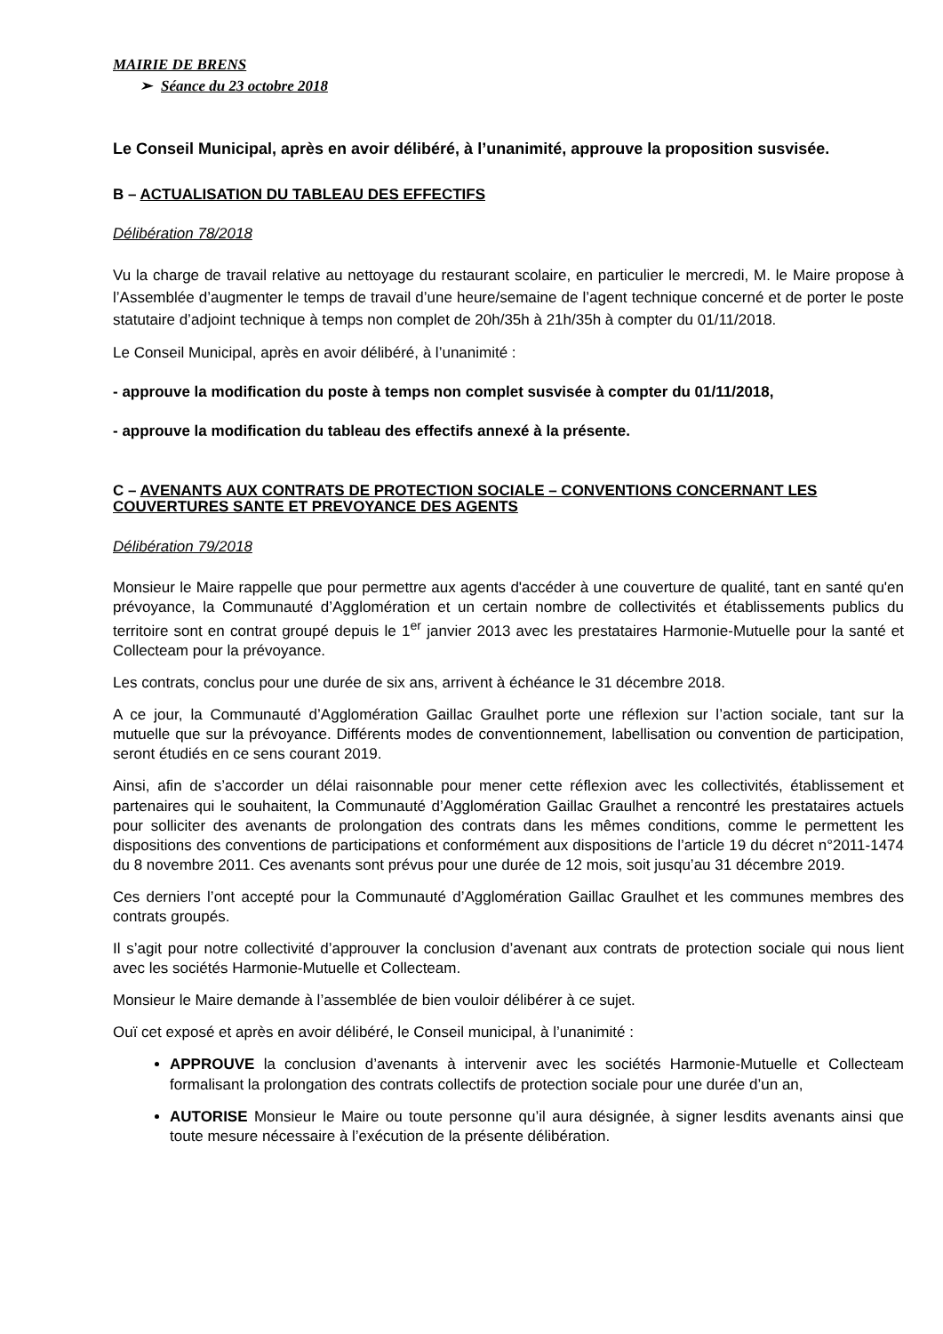MAIRIE DE BRENS
➢ Séance du 23 octobre 2018
Le Conseil Municipal, après en avoir délibéré, à l’unanimité, approuve la proposition susvisée.
B – ACTUALISATION DU TABLEAU DES EFFECTIFS
Délibération 78/2018
Vu la charge de travail relative au nettoyage du restaurant scolaire, en particulier le mercredi, M. le Maire propose à l’Assemblée d’augmenter le temps de travail d’une heure/semaine de l’agent technique concerné et de porter le poste statutaire d’adjoint technique à temps non complet de 20h/35h à 21h/35h à compter du 01/11/2018.
Le Conseil Municipal, après en avoir délibéré, à l’unanimité :
- approuve la modification du poste à temps non complet susvisée à compter du 01/11/2018,
- approuve la modification du tableau des effectifs annexé à la présente.
C – AVENANTS AUX CONTRATS DE PROTECTION SOCIALE – CONVENTIONS CONCERNANT LES COUVERTURES SANTE ET PREVOYANCE DES AGENTS
Délibération 79/2018
Monsieur le Maire rappelle que pour permettre aux agents d'accéder à une couverture de qualité, tant en santé qu'en prévoyance, la Communauté d’Agglomération et un certain nombre de collectivités et établissements publics du territoire sont en contrat groupé depuis le 1<sup>er</sup> janvier 2013 avec les prestataires Harmonie-Mutuelle pour la santé et Collecteam pour la prévoyance.
Les contrats, conclus pour une durée de six ans, arrivent à échéance le 31 décembre 2018.
A ce jour, la Communauté d’Agglomération Gaillac Graulhet porte une réflexion sur l’action sociale, tant sur la mutuelle que sur la prévoyance. Différents modes de conventionnement, labellisation ou convention de participation, seront étudiés en ce sens courant 2019.
Ainsi, afin de s’accorder un délai raisonnable pour mener cette réflexion avec les collectivités, établissement et partenaires qui le souhaitent, la Communauté d’Agglomération Gaillac Graulhet a rencontré les prestataires actuels pour solliciter des avenants de prolongation des contrats dans les mêmes conditions, comme le permettent les dispositions des conventions de participations et conformément aux dispositions de l’article 19 du décret n°2011-1474 du 8 novembre 2011. Ces avenants sont prévus pour une durée de 12 mois, soit jusqu’au 31 décembre 2019.
Ces derniers l’ont accepté pour la Communauté d’Agglomération Gaillac Graulhet et les communes membres des contrats groupés.
Il s’agit pour notre collectivité d’approuver la conclusion d’avenant aux contrats de protection sociale qui nous lient avec les sociétés Harmonie-Mutuelle et Collecteam.
Monsieur le Maire demande à l’assemblée de bien vouloir délibérer à ce sujet.
Ouï cet exposé et après en avoir délibéré, le Conseil municipal, à l’unanimité :
APPROUVE la conclusion d’avenants à intervenir avec les sociétés Harmonie-Mutuelle et Collecteam formalisant la prolongation des contrats collectifs de protection sociale pour une durée d’un an,
AUTORISE Monsieur le Maire ou toute personne qu’il aura désignée, à signer lesdits avenants ainsi que toute mesure nécessaire à l’exécution de la présente délibération.